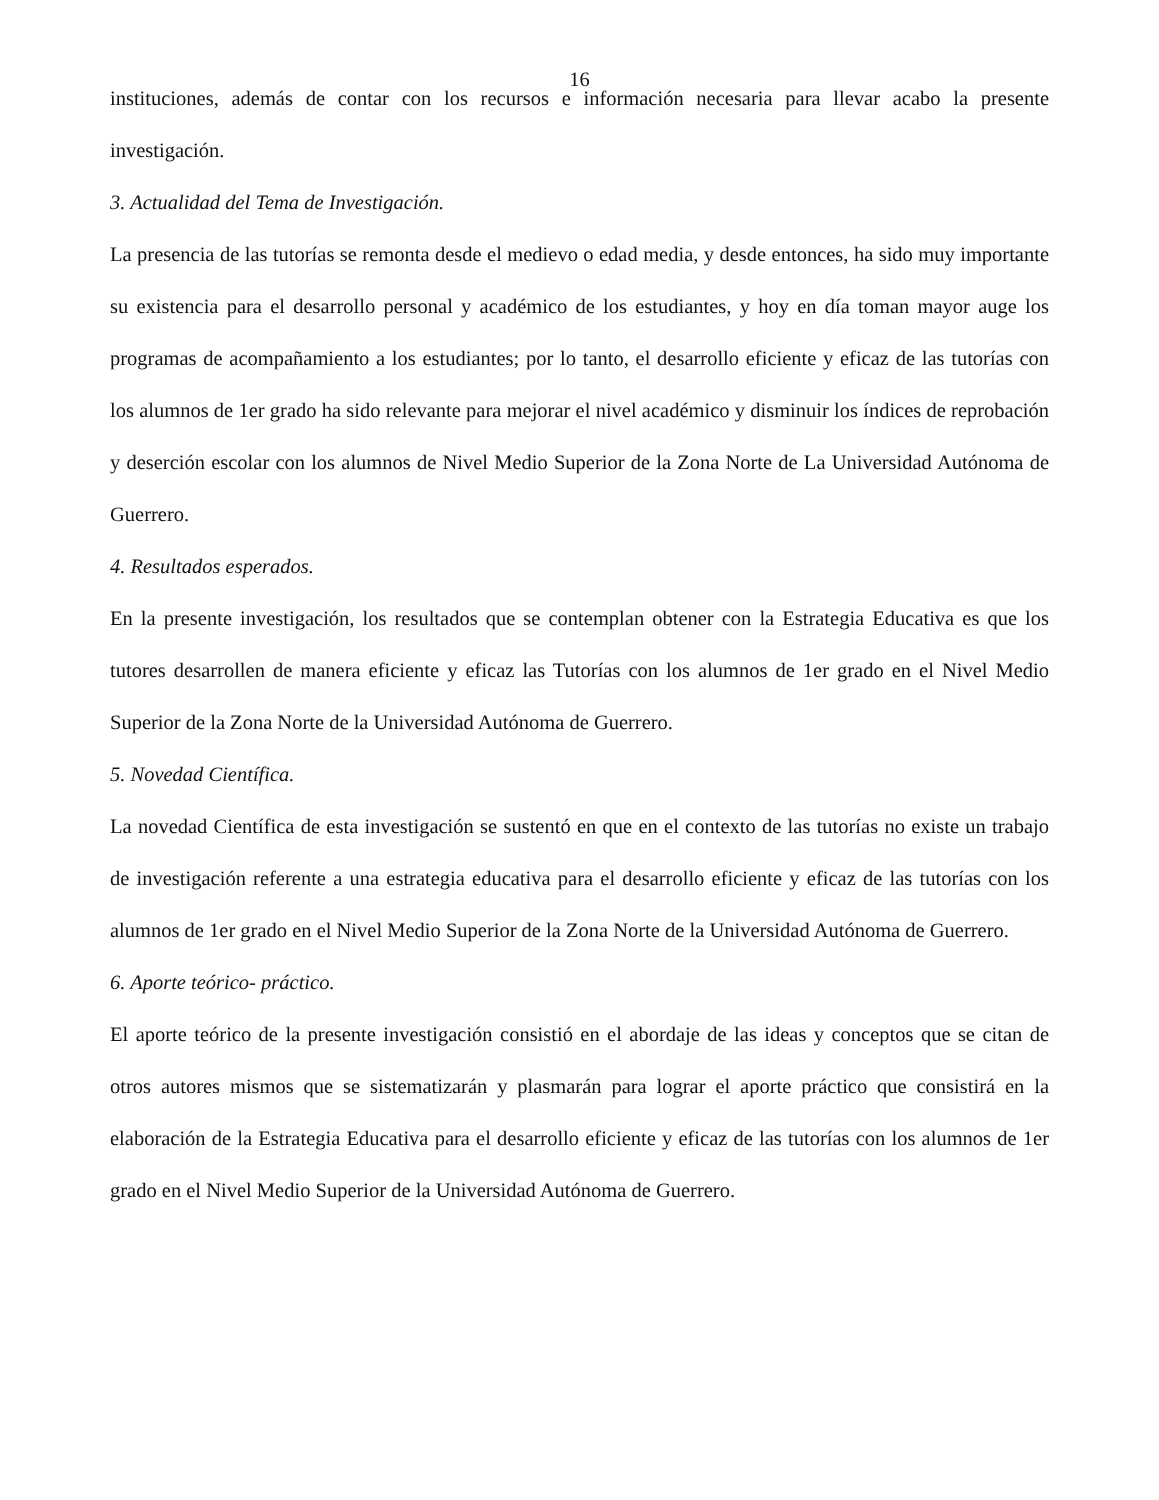16
instituciones, además de contar con los recursos e información necesaria para llevar acabo la presente investigación.
3. Actualidad del Tema de Investigación.
La presencia de las tutorías se remonta desde el medievo o edad media, y desde entonces, ha sido muy importante su existencia para el desarrollo personal y académico de los estudiantes, y hoy en día toman mayor auge los programas de acompañamiento a los estudiantes; por lo tanto, el desarrollo eficiente y eficaz de las tutorías con los alumnos de 1er grado ha sido relevante para mejorar el nivel académico y disminuir los índices de reprobación y deserción escolar con los alumnos de Nivel Medio Superior de la Zona Norte de La Universidad Autónoma de Guerrero.
4. Resultados esperados.
En la presente investigación, los resultados que se contemplan obtener con la Estrategia Educativa es que los tutores desarrollen de manera eficiente y eficaz las Tutorías con los alumnos de 1er grado en el Nivel Medio Superior de la Zona Norte de la Universidad Autónoma de Guerrero.
5. Novedad Científica.
La novedad Científica de esta investigación se sustentó en que en el contexto de las tutorías no existe un trabajo de investigación referente a una estrategia educativa para el desarrollo eficiente y eficaz de las tutorías con los alumnos de 1er grado en el Nivel Medio Superior de la Zona Norte de la Universidad Autónoma de Guerrero.
6. Aporte teórico- práctico.
El aporte teórico de la presente investigación consistió en el abordaje de las ideas y conceptos que se citan de otros autores mismos que se sistematizarán y plasmarán para lograr el aporte práctico que consistirá en la elaboración de la Estrategia Educativa para el desarrollo eficiente y eficaz de las tutorías con los alumnos de 1er grado en el Nivel Medio Superior de la Universidad Autónoma de Guerrero.